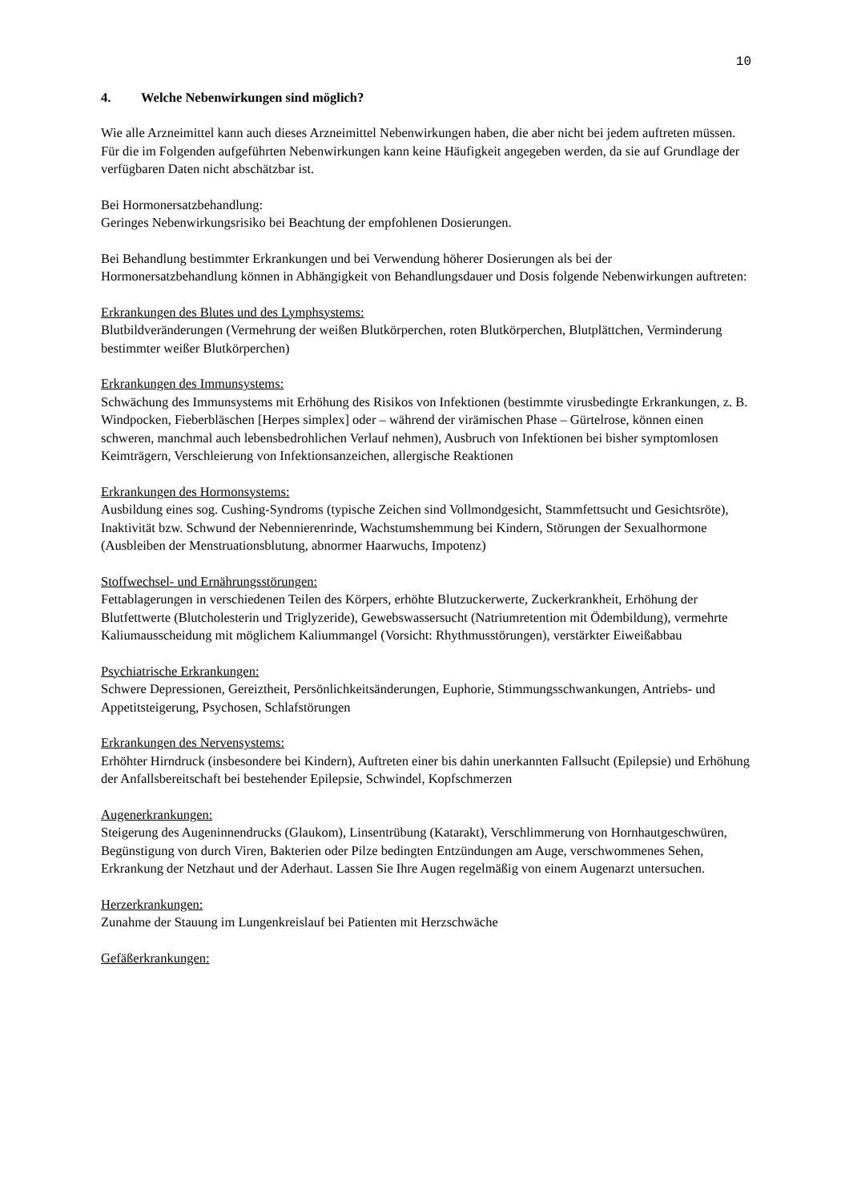10
4. Welche Nebenwirkungen sind möglich?
Wie alle Arzneimittel kann auch dieses Arzneimittel Nebenwirkungen haben, die aber nicht bei jedem auftreten müssen.
Für die im Folgenden aufgeführten Nebenwirkungen kann keine Häufigkeit angegeben werden, da sie auf Grundlage der verfügbaren Daten nicht abschätzbar ist.
Bei Hormonersatzbehandlung:
Geringes Nebenwirkungsrisiko bei Beachtung der empfohlenen Dosierungen.
Bei Behandlung bestimmter Erkrankungen und bei Verwendung höherer Dosierungen als bei der Hormonersatzbehandlung können in Abhängigkeit von Behandlungsdauer und Dosis folgende Nebenwirkungen auftreten:
Erkrankungen des Blutes und des Lymphsystems:
Blutbildveränderungen (Vermehrung der weißen Blutkörperchen, roten Blutkörperchen, Blutplättchen, Verminderung bestimmter weißer Blutkörperchen)
Erkrankungen des Immunsystems:
Schwächung des Immunsystems mit Erhöhung des Risikos von Infektionen (bestimmte virusbedingte Erkrankungen, z. B. Windpocken, Fieberbläschen [Herpes simplex] oder – während der virämischen Phase – Gürtelrose, können einen schweren, manchmal auch lebensbedrohlichen Verlauf nehmen), Ausbruch von Infektionen bei bisher symptomlosen Keimträgern, Verschleierung von Infektionsanzeichen, allergische Reaktionen
Erkrankungen des Hormonsystems:
Ausbildung eines sog. Cushing-Syndroms (typische Zeichen sind Vollmondgesicht, Stammfettsucht und Gesichtsröte), Inaktivität bzw. Schwund der Nebennierenrinde, Wachstumshemmung bei Kindern, Störungen der Sexualhormone (Ausbleiben der Menstruationsblutung, abnormer Haarwuchs, Impotenz)
Stoffwechsel- und Ernährungsstörungen:
Fettablagerungen in verschiedenen Teilen des Körpers, erhöhte Blutzuckerwerte, Zuckerkrankheit, Erhöhung der Blutfettwerte (Blutcholesterin und Triglyzeride), Gewebswassersucht (Natriumretention mit Ödembildung), vermehrte Kaliumausscheidung mit möglichem Kaliummangel (Vorsicht: Rhythmusstörungen), verstärkter Eiweißabbau
Psychiatrische Erkrankungen:
Schwere Depressionen, Gereiztheit, Persönlichkeitsänderungen, Euphorie, Stimmungsschwankungen, Antriebs- und Appetitsteigerung, Psychosen, Schlafstörungen
Erkrankungen des Nervensystems:
Erhöhter Hirndruck (insbesondere bei Kindern), Auftreten einer bis dahin unerkannten Fallsucht (Epilepsie) und Erhöhung der Anfallsbereitschaft bei bestehender Epilepsie, Schwindel, Kopfschmerzen
Augenerkrankungen:
Steigerung des Augeninnendrucks (Glaukom), Linsentrübung (Katarakt), Verschlimmerung von Hornhautgeschwüren, Begünstigung von durch Viren, Bakterien oder Pilze bedingten Entzündungen am Auge, verschwommenes Sehen, Erkrankung der Netzhaut und der Aderhaut. Lassen Sie Ihre Augen regelmäßig von einem Augenarzt untersuchen.
Herzerkrankungen:
Zunahme der Stauung im Lungenkreislauf bei Patienten mit Herzschwäche
Gefäßerkrankungen: